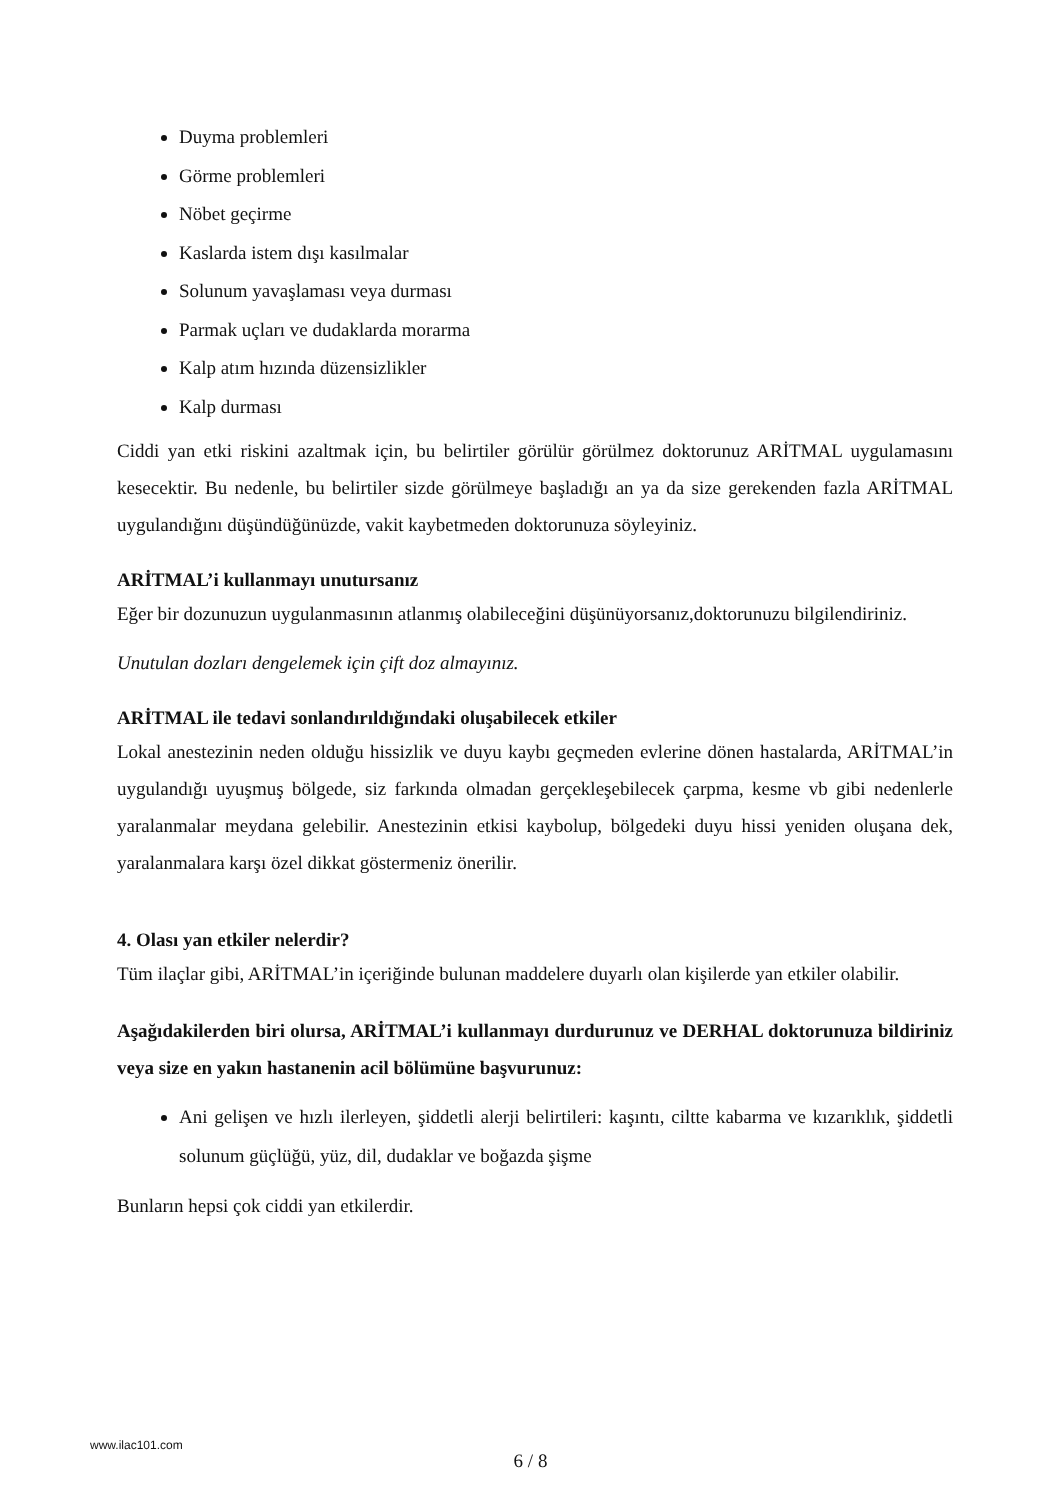Duyma problemleri
Görme problemleri
Nöbet geçirme
Kaslarda istem dışı kasılmalar
Solunum yavaşlaması veya durması
Parmak uçları ve dudaklarda morarma
Kalp atım hızında düzensizlikler
Kalp durması
Ciddi yan etki riskini azaltmak için, bu belirtiler görülür görülmez doktorunuz ARİTMAL uygulamasını kesecektir. Bu nedenle, bu belirtiler sizde görülmeye başladığı an ya da size gerekenden fazla ARİTMAL uygulandığını düşündüğünüzde, vakit kaybetmeden doktorunuza söyleyiniz.
ARİTMAL’i kullanmayı unutursanız
Eğer bir dozunuzun uygulanmasının atlanmış olabileceğini düşünüyorsanız,doktorunuzu bilgilendiriniz.
Unutulan dozları dengelemek için çift doz almayınız.
ARİTMAL ile tedavi sonlandırıldığındaki oluşabilecek etkiler
Lokal anestezinin neden olduğu hissizlik ve duyu kaybı geçmeden evlerine dönen hastalarda, ARİTMAL’in uygulandığı uyuşmuş bölgede, siz farkında olmadan gerçekleşebilecek çarpma, kesme vb gibi nedenlerle yaralanmalar meydana gelebilir. Anestezinin etkisi kaybolup, bölgedeki duyu hissi yeniden oluşana dek, yaralanmalara karşı özel dikkat göstermeniz önerilir.
4. Olası yan etkiler nelerdir?
Tüm ilaçlar gibi, ARİTMAL’in içeriğinde bulunan maddelere duyarlı olan kişilerde yan etkiler olabilir.
Aşağıdakilerden biri olursa, ARİTMAL’i kullanmayı durdurunuz ve DERHAL doktorunuza bildiriniz veya size en yakın hastanenin acil bölümüne başvurunuz:
Ani gelişen ve hızlı ilerleyen, şiddetli alerji belirtileri: kaşıntı, ciltte kabarma ve kızarıklık, şiddetli solunum güçlüğü, yüz, dil, dudaklar ve boğazda şişme
Bunların hepsi çok ciddi yan etkilerdir.
www.ilac101.com
6 / 8